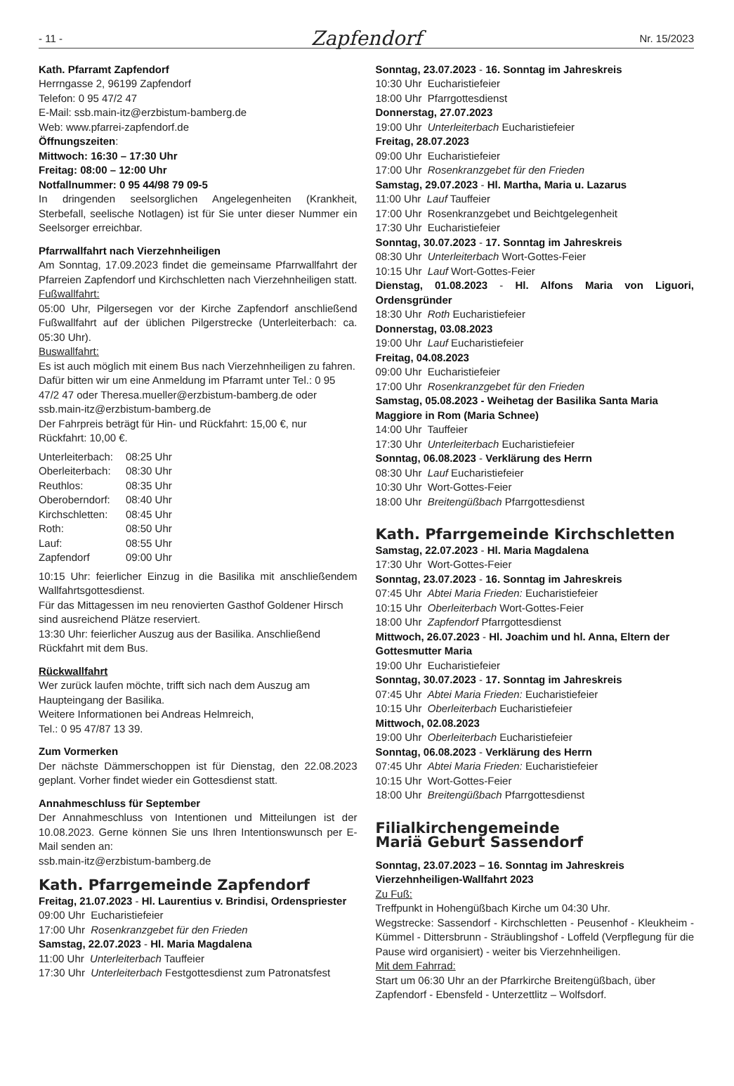- 11 - Zapfendorf Nr. 15/2023
Kath. Pfarramt Zapfendorf
Herrngasse 2, 96199 Zapfendorf
Telefon: 0 95 47/2 47
E-Mail: ssb.main-itz@erzbistum-bamberg.de
Web: www.pfarrei-zapfendorf.de
Öffnungszeiten:
Mittwoch: 16:30 – 17:30 Uhr
Freitag: 08:00 – 12:00 Uhr
Notfallnummer: 0 95 44/98 79 09-5
In dringenden seelsorglichen Angelegenheiten (Krankheit, Sterbefall, seelische Notlagen) ist für Sie unter dieser Nummer ein Seelsorger erreichbar.
Pfarrwallfahrt nach Vierzehnheiligen
Am Sonntag, 17.09.2023 findet die gemeinsame Pfarrwallfahrt der Pfarreien Zapfendorf und Kirchschletten nach Vierzehnheiligen statt.
Fußwallfahrt:
05:00 Uhr, Pilgersegen vor der Kirche Zapfendorf anschließend Fußwallfahrt auf der üblichen Pilgerstrecke (Unterleiterbach: ca. 05:30 Uhr).
Buswallfahrt:
Es ist auch möglich mit einem Bus nach Vierzehnheiligen zu fahren.
Dafür bitten wir um eine Anmeldung im Pfarramt unter Tel.: 0 95 47/2 47 oder Theresa.mueller@erzbistum-bamberg.de oder
ssb.main-itz@erzbistum-bamberg.de
Der Fahrpreis beträgt für Hin- und Rückfahrt: 15,00 €, nur Rückfahrt: 10,00 €.
| Unterleiterbach: | 08:25 Uhr |
| Oberleiterbach: | 08:30 Uhr |
| Reuthlos: | 08:35 Uhr |
| Oberoberndorf: | 08:40 Uhr |
| Kirchschletten: | 08:45 Uhr |
| Roth: | 08:50 Uhr |
| Lauf: | 08:55 Uhr |
| Zapfendorf | 09:00 Uhr |
10:15 Uhr: feierlicher Einzug in die Basilika mit anschließendem Wallfahrtsgottesdienst.
Für das Mittagessen im neu renovierten Gasthof Goldener Hirsch sind ausreichend Plätze reserviert.
13:30 Uhr: feierlicher Auszug aus der Basilika. Anschließend Rückfahrt mit dem Bus.
Rückwallfahrt
Wer zurück laufen möchte, trifft sich nach dem Auszug am Haupteingang der Basilika.
Weitere Informationen bei Andreas Helmreich,
Tel.: 0 95 47/87 13 39.
Zum Vormerken
Der nächste Dämmerschoppen ist für Dienstag, den 22.08.2023 geplant. Vorher findet wieder ein Gottesdienst statt.
Annahmeschluss für September
Der Annahmeschluss von Intentionen und Mitteilungen ist der 10.08.2023. Gerne können Sie uns Ihren Intentionswunsch per E-Mail senden an:
ssb.main-itz@erzbistum-bamberg.de
Kath. Pfarrgemeinde Zapfendorf
Freitag, 21.07.2023 - Hl. Laurentius v. Brindisi, Ordenspriester
09:00 Uhr Eucharistiefeier
17:00 Uhr Rosenkranzgebet für den Frieden
Samstag, 22.07.2023 - Hl. Maria Magdalena
11:00 Uhr Unterleiterbach Tauffeier
17:30 Uhr Unterleiterbach Festgottesdienst zum Patronatsfest
Sonntag, 23.07.2023 - 16. Sonntag im Jahreskreis
10:30 Uhr Eucharistiefeier
18:00 Uhr Pfarrgottesdienst
Donnerstag, 27.07.2023
19:00 Uhr Unterleiterbach Eucharistiefeier
Freitag, 28.07.2023
09:00 Uhr Eucharistiefeier
17:00 Uhr Rosenkranzgebet für den Frieden
Samstag, 29.07.2023 - Hl. Martha, Maria u. Lazarus
11:00 Uhr Lauf Tauffeier
17:00 Uhr Rosenkranzgebet und Beichtgelegenheit
17:30 Uhr Eucharistiefeier
Sonntag, 30.07.2023 - 17. Sonntag im Jahreskreis
08:30 Uhr Unterleiterbach Wort-Gottes-Feier
10:15 Uhr Lauf Wort-Gottes-Feier
Dienstag, 01.08.2023 - Hl. Alfons Maria von Liguori, Ordensgründer
18:30 Uhr Roth Eucharistiefeier
Donnerstag, 03.08.2023
19:00 Uhr Lauf Eucharistiefeier
Freitag, 04.08.2023
09:00 Uhr Eucharistiefeier
17:00 Uhr Rosenkranzgebet für den Frieden
Samstag, 05.08.2023 - Weihetag der Basilika Santa Maria Maggiore in Rom (Maria Schnee)
14:00 Uhr Tauffeier
17:30 Uhr Unterleiterbach Eucharistiefeier
Sonntag, 06.08.2023 - Verklärung des Herrn
08:30 Uhr Lauf Eucharistiefeier
10:30 Uhr Wort-Gottes-Feier
18:00 Uhr Breitengüßbach Pfarrgottesdienst
Kath. Pfarrgemeinde Kirchschletten
Samstag, 22.07.2023 - Hl. Maria Magdalena
17:30 Uhr Wort-Gottes-Feier
Sonntag, 23.07.2023 - 16. Sonntag im Jahreskreis
07:45 Uhr Abtei Maria Frieden: Eucharistiefeier
10:15 Uhr Oberleiterbach Wort-Gottes-Feier
18:00 Uhr Zapfendorf Pfarrgottesdienst
Mittwoch, 26.07.2023 - Hl. Joachim und hl. Anna, Eltern der Gottesmutter Maria
19:00 Uhr Eucharistiefeier
Sonntag, 30.07.2023 - 17. Sonntag im Jahreskreis
07:45 Uhr Abtei Maria Frieden: Eucharistiefeier
10:15 Uhr Oberleiterbach Eucharistiefeier
Mittwoch, 02.08.2023
19:00 Uhr Oberleiterbach Eucharistiefeier
Sonntag, 06.08.2023 - Verklärung des Herrn
07:45 Uhr Abtei Maria Frieden: Eucharistiefeier
10:15 Uhr Wort-Gottes-Feier
18:00 Uhr Breitengüßbach Pfarrgottesdienst
Filialkirchengemeinde
Mariä Geburt Sassendorf
Sonntag, 23.07.2023 – 16. Sonntag im Jahreskreis
Vierzehnheiligen-Wallfahrt 2023
Zu Fuß:
Treffpunkt in Hohengüßbach Kirche um 04:30 Uhr.
Wegstrecke: Sassendorf - Kirchschletten - Peusenhof - Kleukheim - Kümmel - Dittersbrunn - Sträublingshof - Loffeld (Verpflegung für die Pause wird organisiert) - weiter bis Vierzehnheiligen.
Mit dem Fahrrad:
Start um 06:30 Uhr an der Pfarrkirche Breitengüßbach, über Zapfendorf - Ebensfeld - Unterzettlitz – Wolfsdorf.